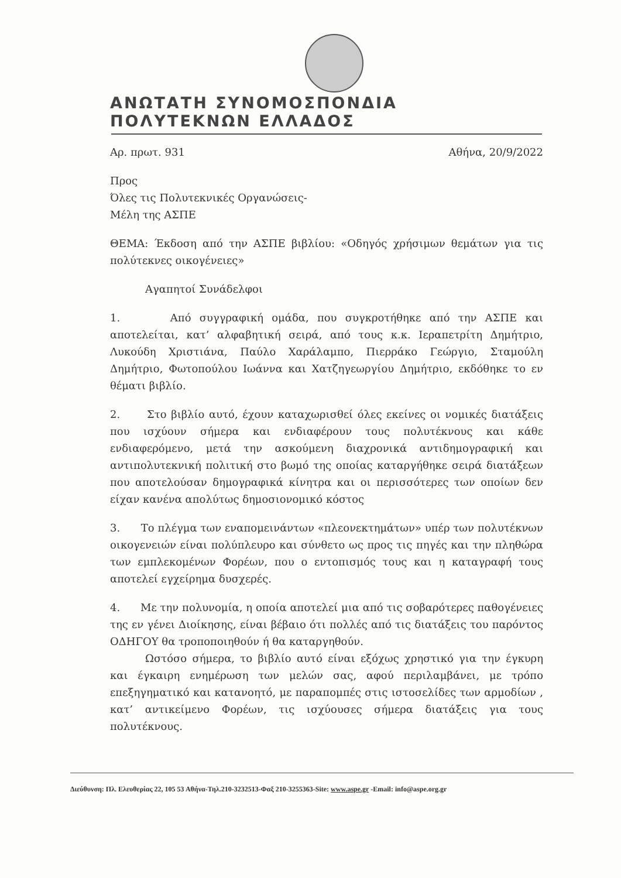ΑΝΩΤΑΤΗ ΣΥΝΟΜΟΣΠΟΝΔΙΑ ΠΟΛΥΤΕΚΝΩΝ ΕΛΛΑΔΟΣ
Αρ. πρωτ. 931 Αθήνα, 20/9/2022
Προς
Όλες τις Πολυτεκνικές Οργανώσεις-
Μέλη της ΑΣΠΕ
ΘΕΜΑ: Έκδοση από την ΑΣΠΕ βιβλίου: «Οδηγός χρήσιμων θεμάτων για τις πολύτεκνες οικογένειες»
Αγαπητοί Συνάδελφοι
1. Από συγγραφική ομάδα, που συγκροτήθηκε από την ΑΣΠΕ και αποτελείται, κατ’ αλφαβητική σειρά, από τους κ.κ. Ιεραπετρίτη Δημήτριο, Λυκούδη Χριστιάνα, Παύλο Χαράλαμπο, Πιερράκο Γεώργιο, Σταμούλη Δημήτριο, Φωτοπούλου Ιωάννα και Χατζηγεωργίου Δημήτριο, εκδόθηκε το εν θέματι βιβλίο.
2. Στο βιβλίο αυτό, έχουν καταχωρισθεί όλες εκείνες οι νομικές διατάξεις που ισχύουν σήμερα και ενδιαφέρουν τους πολυτέκνους και κάθε ενδιαφερόμενο, μετά την ασκούμενη διαχρονικά αντιδημογραφική και αντιπολυτεκνική πολιτική στο βωμό της οποίας καταργήθηκε σειρά διατάξεων που αποτελούσαν δημογραφικά κίνητρα και οι περισσότερες των οποίων δεν είχαν κανένα απολύτως δημοσιονομικό κόστος
3. Το πλέγμα των εναπομεινάντων «πλεονεκτημάτων» υπέρ των πολυτέκνων οικογενειών είναι πολύπλευρο και σύνθετο ως προς τις πηγές και την πληθώρα των εμπλεκομένων Φορέων, που ο εντοπισμός τους και η καταγραφή τους αποτελεί εγχείρημα δυσχερές.
4. Με την πολυνομία, η οποία αποτελεί μια από τις σοβαρότερες παθογένειες της εν γένει Διοίκησης, είναι βέβαιο ότι πολλές από τις διατάξεις του παρόντος ΟΔΗΓΟΥ θα τροποποιηθούν ή θα καταργηθούν.
Ωστόσο σήμερα, το βιβλίο αυτό είναι εξόχως χρηστικό για την έγκυρη και έγκαιρη ενημέρωση των μελών σας, αφού περιλαμβάνει, με τρόπο επεξηγηματικό και κατανοητό, με παραπομπές στις ιστοσελίδες των αρμοδίων , κατ’ αντικείμενο Φορέων, τις ισχύουσες σήμερα διατάξεις για τους πολυτέκνους.
Διεύθυνση: Πλ. Ελευθερίας 22, 105 53 Αθήνα-Τηλ.210-3232513-Φαξ 210-3255363-Site: www.aspe.gr -Email: info@aspe.org.gr